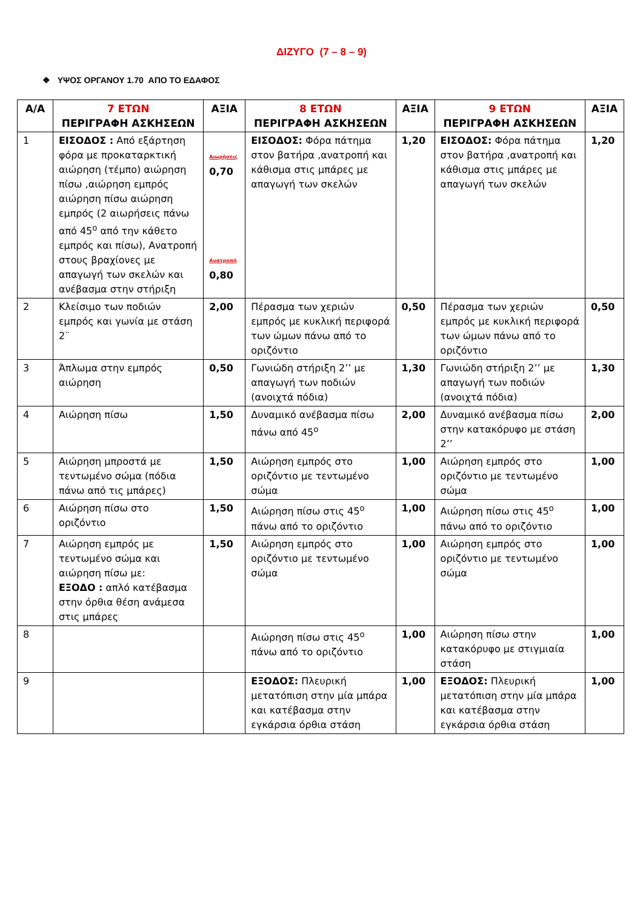ΔΙΖΥΓΟ (7 – 8 – 9)
❖ ΥΨΟΣ ΟΡΓΑΝΟΥ 1.70 ΑΠΟ ΤΟ ΕΔΑΦΟΣ
| Α/Α | 7 ΕΤΩΝ ΠΕΡΙΓΡΑΦΗ ΑΣΚΗΣΕΩΝ | ΑΞΙΑ | 8 ΕΤΩΝ ΠΕΡΙΓΡΑΦΗ ΑΣΚΗΣΕΩΝ | ΑΞΙΑ | 9 ΕΤΩΝ ΠΕΡΙΓΡΑΦΗ ΑΣΚΗΣΕΩΝ | ΑΞΙΑ |
| --- | --- | --- | --- | --- | --- | --- |
| 1 | ΕΙΣΟΔΟΣ : Από εξάρτηση φόρα με προκαταρκτική αιώρηση (τέμπο) αιώρηση πίσω ,αιώρηση εμπρός αιώρηση πίσω αιώρηση εμπρός (2 αιωρήσεις πάνω από 45<sup>ο</sup> από την κάθετο εμπρός και πίσω), Ανατροπή στους βραχίονες με απαγωγή των σκελών και ανέβασμα στην στήριξη | Αιωρήσεις 0,70 Ανατροπή 0,80 | ΕΙΣΟΔΟΣ: Φόρα πάτημα στον βατήρα ,ανατροπή και κάθισμα στις μπάρες με απαγωγή των σκελών | 1,20 | ΕΙΣΟΔΟΣ: Φόρα πάτημα στον βατήρα ,ανατροπή και κάθισμα στις μπάρες με απαγωγή των σκελών | 1,20 |
| 2 | Κλείσιμο των ποδιών εμπρός και γωνία με στάση 2¨ | 2,00 | Πέρασμα των χεριών εμπρός με κυκλική περιφορά των ώμων πάνω από το οριζόντιο | 0,50 | Πέρασμα των χεριών εμπρός με κυκλική περιφορά των ώμων πάνω από το οριζόντιο | 0,50 |
| 3 | Άπλωμα στην εμπρός αιώρηση | 0,50 | Γωνιώδη στήριξη 2’’ με απαγωγή των ποδιών (ανοιχτά πόδια) | 1,30 | Γωνιώδη στήριξη 2’’ με απαγωγή των ποδιών (ανοιχτά πόδια) | 1,30 |
| 4 | Αιώρηση πίσω | 1,50 | Δυναμικό ανέβασμα πίσω πάνω από 45<sup>ο</sup> | 2,00 | Δυναμικό ανέβασμα πίσω στην κατακόρυφο με στάση 2’’ | 2,00 |
| 5 | Αιώρηση μπροστά με τεντωμένο σώμα (πόδια πάνω από τις μπάρες) | 1,50 | Αιώρηση εμπρός στο οριζόντιο με τεντωμένο σώμα | 1,00 | Αιώρηση εμπρός στο οριζόντιο με τεντωμένο σώμα | 1,00 |
| 6 | Αιώρηση πίσω στο οριζόντιο | 1,50 | Αιώρηση πίσω στις 45<sup>ο</sup> πάνω από το οριζόντιο | 1,00 | Αιώρηση πίσω στις 45<sup>ο</sup> πάνω από το οριζόντιο | 1,00 |
| 7 | Αιώρηση εμπρός με τεντωμένο σώμα και αιώρηση πίσω με: ΕΞΟΔΟ : απλό κατέβασμα στην όρθια θέση ανάμεσα στις μπάρες | 1,50 | Αιώρηση εμπρός στο οριζόντιο με τεντωμένο σώμα | 1,00 | Αιώρηση εμπρός στο οριζόντιο με τεντωμένο σώμα | 1,00 |
| 8 | | | Αιώρηση πίσω στις 45<sup>ο</sup> πάνω από το οριζόντιο | 1,00 | Αιώρηση πίσω στην κατακόρυφο με στιγμιαία στάση | 1,00 |
| 9 | | | ΕΞΟΔΟΣ: Πλευρική μετατόπιση στην μία μπάρα και κατέβασμα στην εγκάρσια όρθια στάση | 1,00 | ΕΞΟΔΟΣ: Πλευρική μετατόπιση στην μία μπάρα και κατέβασμα στην εγκάρσια όρθια στάση | 1,00 |